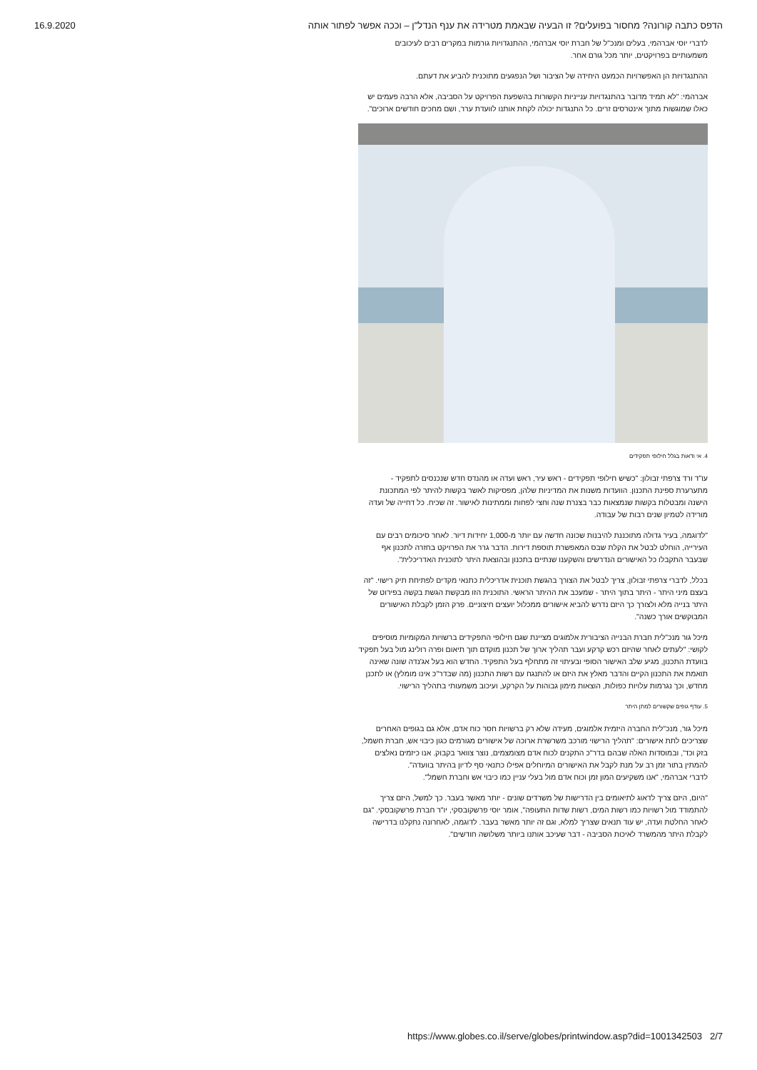16.9.2020 הדפס כתבה קורונה? מחסור בפועלים? זו הבעיה שבאמת מטרידה את ענף הנדל"ן – וככה אפשר לפתור אותה
לדברי יוסי אברהמי, בעלים ומנכ"ל של חברת יוסי אברהמי, ההתנגדויות גורמות במקרים רבים לעיכובים משמעותיים בפרויקטים, יותר מכל גורם אחר.
ההתנגדויות הן האפשרויות הכמעט היחידה של הציבור ושל הנפגעים מתוכנית להביע את דעתם.
אברהמי: "לא תמיד מדובר בהתנגדויות ענייניות הקשורות בהשפעת הפרויקט על הסביבה, אלא הרבה פעמים יש כאלו שמוגשות מתוך אינטרסים זרים. כל התנגדות יכולה לקחת אותנו לוועדת ערר, ושם מחכים חודשים ארוכים".
4. אי ודאות בגלל חילופי תפקידים
עו"ד ורד צרפתי זבולון: "כשיש חילופי תפקידים - ראש עיר, ראש ועדה או מהנדס חדש שנכנסים לתפקיד - מתערערת ספינת התכנון. הוועדות משנות את המדיניות שלהן, מפסיקות לאשר בקשות להיתר לפי המתכונת הישנה ומבטלות בקשות שנמצאות כבר בצנרת שנה וחצי לפחות וממתינות לאישור. זה שכיח. כל דחייה של ועדה מורידה לטמיון שנים רבות של עבודה.
"לדוגמה, בעיר גדולה מתוכננת להיבנות שכונה חדשה עם יותר מ-1,000 יחידות דיור. לאחר סיכומים רבים עם העירייה, הוחלט לבטל את הקלת שבס המאפשרת תוספת דירות. הדבר גרר את הפרויקט בחזרה לתכנון אף שבעבר התקבלו כל האישורים הנדרשים והשקענו שנתיים בתכנון ובהוצאת היתר לתוכנית האדריכלית".
בכלל, לדברי צרפתי זבולון, צריך לבטל את הצורך בהגשת תוכנית אדריכלית כתנאי מקדים לפתיחת תיק רישוי. "זה בעצם מיני היתר - היתר בתוך היתר - שמעכב את ההיתר הראשי. התוכנית הזו מבקשת הגשת בקשה בפירוט של היתר בנייה מלא ולצורך כך היזם נדרש להביא אישורים ממכלול יועצים חיצוניים. פרק הזמן לקבלת האישורים המבוקשים אורך כשנה".
מיכל גור מנכ"לית חברת הבנייה הציבורית אלמוגים מציינת שגם חילופי התפקידים ברשויות המקומיות מוסיפים לקושי: "לעתים לאחר שהיזם רכש קרקע ועבר תהליך ארוך של תכנון מוקדם תוך תיאום ופרה רולינג מול בעל תפקיד בוועדת התכנון, מגיע שלב האישור הסופי ובעיתוי זה מתחלף בעל התפקיד. החדש הוא בעל אג'נדה שונה שאינה תואמת את התכנון הקיים והדבר מאלץ את היזם או להתנגח עם רשות התכנון (מה שבדר"כ אינו מומלץ) או לתכנן מחדש, וכך נגרמות עלויות כפולות, הוצאות מימון גבוהות על הקרקע, ועיכוב משמעותי בתהליך הרישוי.
5. עודף גופים שקשורים למתן היתר
מיכל גור, מנכ"לית החברה היזמית אלמוגים, מעידה שלא רק ברשויות חסר כוח אדם, אלא גם בגופים האחרים שצריכים לתת אישורים: "תהליך הרישוי מורכב משרשרת ארוכה של אישורים מגורמים כגון כיבוי אש, חברת חשמל, בזק וכד', ובמוסדות האלה שבהם בדר"כ התקנים לכוח אדם מצומצמים, נוצר צוואר בקבוק. אנו כיזמים נאלצים להמתין בתור זמן רב על מנת לקבל את האישורים המיוחלים אפילו כתנאי סף לדיון בהיתר בוועדה".
לדברי אברהמי, "אנו משקיעים המון זמן וכוח אדם מול בעלי עניין כמו כיבוי אש וחברת חשמל".
"היום, היזם צריך לדאוג לתיאומים בין הדרישות של משרדים שונים - יותר מאשר בעבר. כך למשל, היזם צריך להתמודד מול רשויות כמו רשות המים, רשות שדות התעופה", אומר יוסי פרשקובסקי, יו"ר חברת פרשקובסקי. "גם לאחר החלטת ועדה, יש עוד תנאים שצריך למלא, וגם זה יותר מאשר בעבר. לדוגמה, לאחרונה נתקלנו בדרישה לקבלת היתר מהמשרד לאיכות הסביבה - דבר שעיכב אותנו ביותר משלושה חודשים".
https://www.globes.co.il/serve/globes/printwindow.asp?did=1001342503 2/7